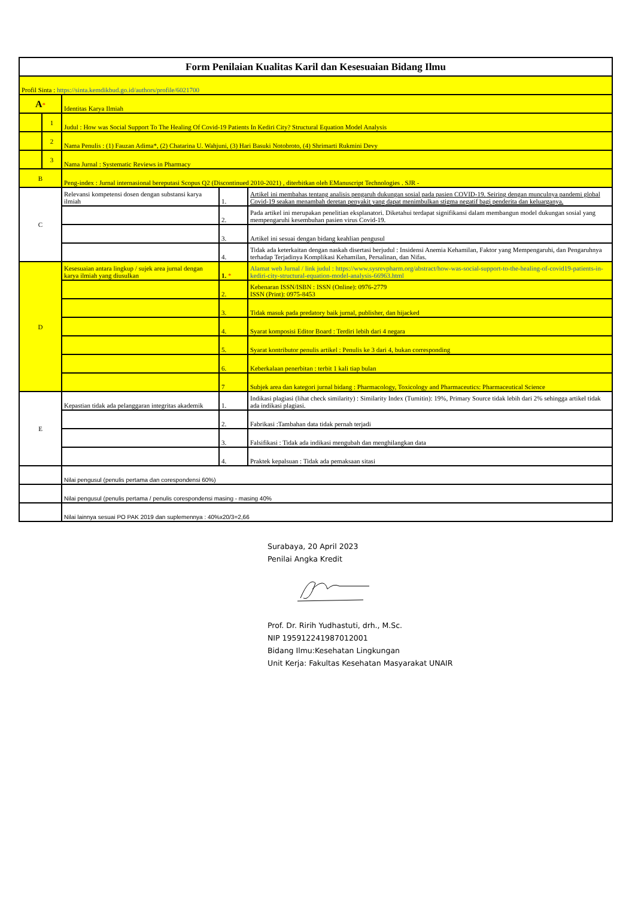| Form Penilaian Kualitas Karil dan Kesesuaian Bidang Ilmu | | | | |
| Profil Sinta : https://sinta.kemdikbud.go.id/authors/profile/6021700 | | | | |
| A * | | Identitas Karya Ilmiah | | |
| | 1 | Judul : How was Social Support To The Healing Of Covid-19 Patients In Kediri City? Structural Equation Model Analysis | | |
| | 2 | Nama Penulis : (1) Fauzan Adima*, (2) Chatarina U. Wahjuni, (3) Hari Basuki Notobroto, (4) Shrimarti Rukmini Devy | | |
| | 3 | Nama Jurnal : Systematic Reviews in Pharmacy | | |
| B | | Peng-index : Jurnal internasional bereputasi Scopus Q2 (Discontinued 2010-2021) , diterbitkan oleh EManuscript Technologies . SJR - | | |
| C | | Relevansi kompetensi dosen dengan substansi karya ilmiah | 1. | Artikel ini membahas tentang analisis pengaruh dukungan sosial pada pasien COVID-19. Seiring dengan munculnya pandemi global Covid-19 seakan menambah deretan penyakit yang dapat menimbulkan stigma negatif bagi penderita dan keluarganya. |
| | | | 2. | Pada artikel ini merupakan penelitian eksplanatori. Diketahui terdapat signifikansi dalam membangun model dukungan sosial yang mempengaruhi kesembuhan pasien virus Covid-19. |
| | | | 3. | Artikel ini sesuai dengan bidang keahlian pengusul |
| | | | 4. | Tidak ada keterkaitan dengan naskah disertasi berjudul : Insidensi Anemia Kehamilan, Faktor yang Mempengaruhi, dan Pengaruhnya terhadap Terjadinya Komplikasi Kehamilan, Persalinan, dan Nifas. |
| D | | Kesesuaian antara lingkup / sujek area jurnal dengan karya ilmiah yang diusulkan | 1. * | Alamat web Jurnal / link judul : https://www.sysrevpharm.org/abstract/how-was-social-support-to-the-healing-of-covid19-patients-in-kediri-city-structural-equation-model-analysis-66963.html |
| | | | 2. | Kebenaran ISSN/ISBN : ISSN (Online): 0976-2779 ISSN (Print): 0975-8453 |
| | | | 3. | Tidak masuk pada predatory baik jurnal, publisher, dan hijacked |
| | | | 4. | Syarat komposisi Editor Board : Terdiri lebih dari 4 negara |
| | | | 5. | Syarat kontributor penulis artikel : Penulis ke 3 dari 4, bukan corresponding |
| | | | 6. | Keberkalaan penerbitan : terbit 1 kali tiap bulan |
| | | | 7 | Subjek area dan kategori jurnal bidang : Pharmacology, Toxicology and Pharmaceutics: Pharmaceutical Science |
| E | | Kepastian tidak ada pelanggaran integritas akademik | 1. | Indikasi plagiasi (lihat check similarity) : Similarity Index (Turnitin): 19%, Primary Source tidak lebih dari 2% sehingga artikel tidak ada indikasi plagiasi. |
| | | | 2. | Fabrikasi :Tambahan data tidak pernah terjadi |
| | | | 3. | Falsifikasi : Tidak ada indikasi mengubah dan menghilangkan data |
| | | | 4. | Praktek kepalsuan : Tidak ada pemaksaan sitasi |
| | | Nilai pengusul (penulis pertama dan corespondensi 60%) | | |
| | | Nilai pengusul (penulis pertama / penulis corespondensi masing - masing 40% | | |
| | | Nilai lainnya sesuai PO PAK 2019 dan suplemennya : 40%x20/3=2,66 | | |
Surabaya, 20 April 2023
Penilai Angka Kredit
Prof. Dr. Ririh Yudhastuti, drh., M.Sc.
NIP 195912241987012001
Bidang Ilmu:Kesehatan Lingkungan
Unit Kerja: Fakultas Kesehatan Masyarakat UNAIR